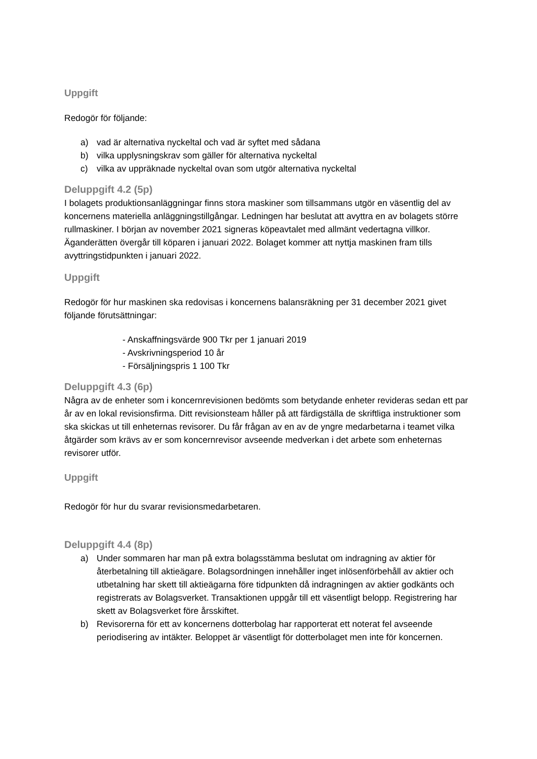Uppgift
Redogör för följande:
a) vad är alternativa nyckeltal och vad är syftet med sådana
b) vilka upplysningskrav som gäller för alternativa nyckeltal
c) vilka av uppräknade nyckeltal ovan som utgör alternativa nyckeltal
Deluppgift 4.2 (5p)
I bolagets produktionsanläggningar finns stora maskiner som tillsammans utgör en väsentlig del av koncernens materiella anläggningstillgångar. Ledningen har beslutat att avyttra en av bolagets större rullmaskiner. I början av november 2021 signeras köpeavtalet med allmänt vedertagna villkor. Äganderätten övergår till köparen i januari 2022. Bolaget kommer att nyttja maskinen fram tills avyttringstidpunkten i januari 2022.
Uppgift
Redogör för hur maskinen ska redovisas i koncernens balansräkning per 31 december 2021 givet följande förutsättningar:
- Anskaffningsvärde 900 Tkr per 1 januari 2019
- Avskrivningsperiod 10 år
- Försäljningspris 1 100 Tkr
Deluppgift 4.3 (6p)
Några av de enheter som i koncernrevisionen bedömts som betydande enheter revideras sedan ett par år av en lokal revisionsfirma. Ditt revisionsteam håller på att färdigställa de skriftliga instruktioner som ska skickas ut till enheternas revisorer. Du får frågan av en av de yngre medarbetarna i teamet vilka åtgärder som krävs av er som koncernrevisor avseende medverkan i det arbete som enheternas revisorer utför.
Uppgift
Redogör för hur du svarar revisionsmedarbetaren.
Deluppgift 4.4 (8p)
a) Under sommaren har man på extra bolagsstämma beslutat om indragning av aktier för återbetalning till aktieägare. Bolagsordningen innehåller inget inlösenförbehåll av aktier och utbetalning har skett till aktieägarna före tidpunkten då indragningen av aktier godkänts och registrerats av Bolagsverket. Transaktionen uppgår till ett väsentligt belopp. Registrering har skett av Bolagsverket före årsskiftet.
b) Revisorerna för ett av koncernens dotterbolag har rapporterat ett noterat fel avseende periodisering av intäkter. Beloppet är väsentligt för dotterbolaget men inte för koncernen.